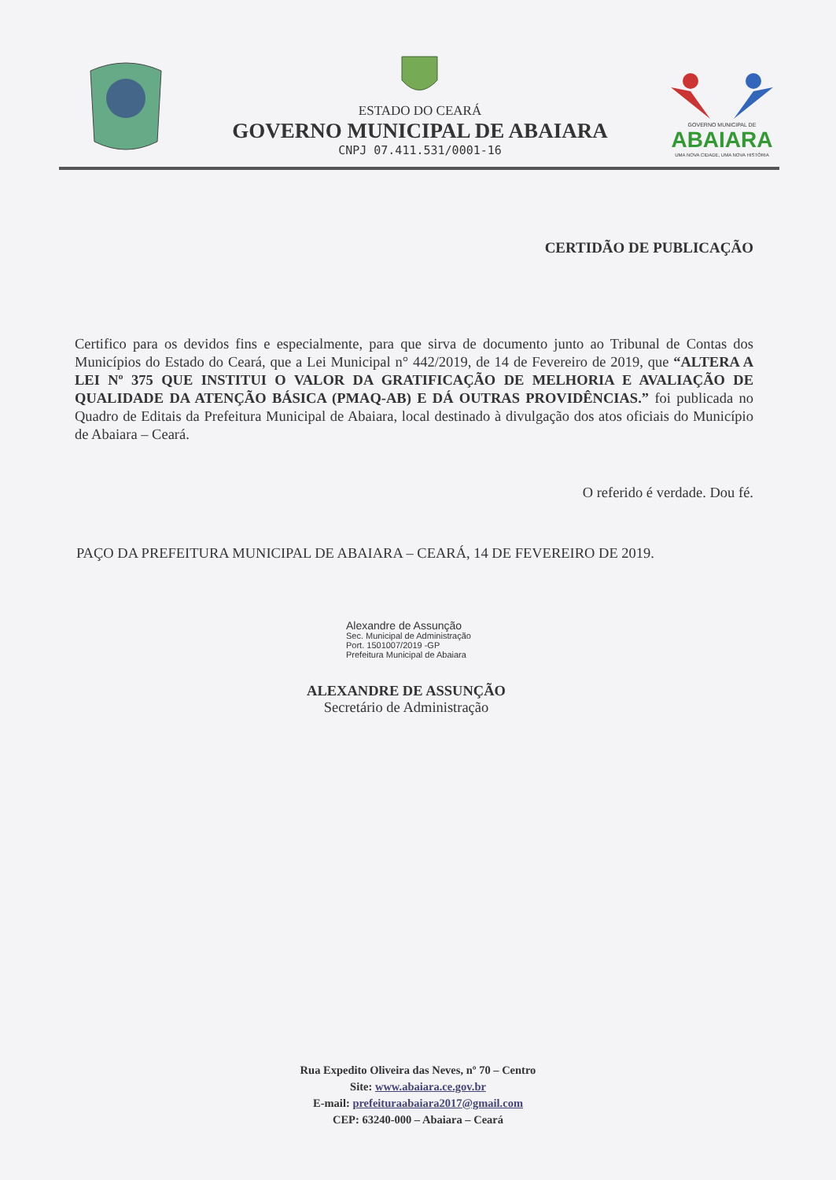ESTADO DO CEARÁ
GOVERNO MUNICIPAL DE ABAIARA
CNPJ 07.411.531/0001-16
GOVERNO MUNICIPAL DE
ABAIARA
UMA NOVA CIDADE, UMA NOVA HISTÓRIA
CERTIDÃO DE PUBLICAÇÃO
Certifico para os devidos fins e especialmente, para que sirva de documento junto ao Tribunal de Contas dos Municípios do Estado do Ceará, que a Lei Municipal n° 442/2019, de 14 de Fevereiro de 2019, que “ALTERA A LEI Nº 375 QUE INSTITUI O VALOR DA GRATIFICAÇÃO DE MELHORIA E AVALIAÇÃO DE QUALIDADE DA ATENÇÃO BÁSICA (PMAQ-AB) E DÁ OUTRAS PROVIDÊNCIAS.” foi publicada no Quadro de Editais da Prefeitura Municipal de Abaiara, local destinado à divulgação dos atos oficiais do Município de Abaiara – Ceará.
O referido é verdade. Dou fé.
PAÇO DA PREFEITURA MUNICIPAL DE ABAIARA – CEARÁ, 14 DE FEVEREIRO DE 2019.
Alexandre de Assunção
Sec. Municipal de Administração
Port. 1501007/2019 -GP
Prefeitura Municipal de Abaiara
ALEXANDRE DE ASSUNÇÃO
Secretário de Administração
Rua Expedito Oliveira das Neves, nº 70 – Centro
Site: www.abaiara.ce.gov.br
E-mail: prefeituraabaiara2017@gmail.com
CEP: 63240-000 – Abaiara – Ceará